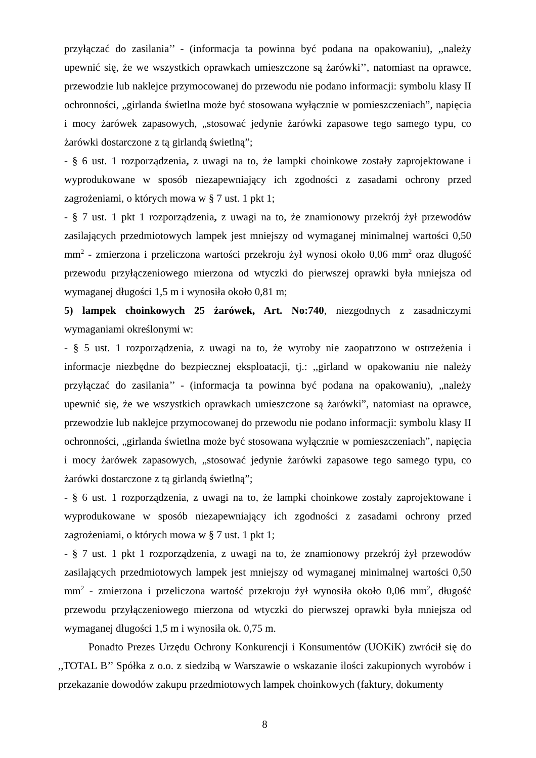przyłączać do zasilania’’ - (informacja ta powinna być podana na opakowaniu), ,,należy upewnić się, że we wszystkich oprawkach umieszczone są żarówki’’, natomiast na oprawce, przewodzie lub naklejce przymocowanej do przewodu nie podano informacji: symbolu klasy II ochronności, „girlanda świetlna może być stosowana wyłącznie w pomieszczeniach”, napięcia i mocy żarówek zapasowych, „stosować jedynie żarówki zapasowe tego samego typu, co żarówki dostarczone z tą girlandą świetlną”;
- § 6 ust. 1 rozporządzenia, z uwagi na to, że lampki choinkowe zostały zaprojektowane i wyprodukowane w sposób niezapewniający ich zgodności z zasadami ochrony przed zagrożeniami, o których mowa w § 7 ust. 1 pkt 1;
- § 7 ust. 1 pkt 1 rozporządzenia, z uwagi na to, że znamionowy przekrój żył przewodów zasilających przedmiotowych lampek jest mniejszy od wymaganej minimalnej wartości 0,50 mm<sup>2</sup> - zmierzona i przeliczona wartości przekroju żył wynosi około 0,06 mm<sup>2</sup> oraz długość przewodu przyłączeniowego mierzona od wtyczki do pierwszej oprawki była mniejsza od wymaganej długości 1,5 m i wynosiła około 0,81 m;
5) lampek choinkowych 25 żarówek, Art. No:740, niezgodnych z zasadniczymi wymaganiami określonymi w:
- § 5 ust. 1 rozporządzenia, z uwagi na to, że wyroby nie zaopatrzono w ostrzeżenia i informacje niezbędne do bezpiecznej eksploatacji, tj.: ,,girland w opakowaniu nie należy przyłączać do zasilania’’ - (informacja ta powinna być podana na opakowaniu), „należy upewnić się, że we wszystkich oprawkach umieszczone są żarówki”, natomiast na oprawce, przewodzie lub naklejce przymocowanej do przewodu nie podano informacji: symbolu klasy II ochronności, „girlanda świetlna może być stosowana wyłącznie w pomieszczeniach”, napięcia i mocy żarówek zapasowych, „stosować jedynie żarówki zapasowe tego samego typu, co żarówki dostarczone z tą girlandą świetlną”;
- § 6 ust. 1 rozporządzenia, z uwagi na to, że lampki choinkowe zostały zaprojektowane i wyprodukowane w sposób niezapewniający ich zgodności z zasadami ochrony przed zagrożeniami, o których mowa w § 7 ust. 1 pkt 1;
- § 7 ust. 1 pkt 1 rozporządzenia, z uwagi na to, że znamionowy przekrój żył przewodów zasilających przedmiotowych lampek jest mniejszy od wymaganej minimalnej wartości 0,50 mm<sup>2</sup> - zmierzona i przeliczona wartość przekroju żył wynosiła około 0,06 mm<sup>2</sup>, długość przewodu przyłączeniowego mierzona od wtyczki do pierwszej oprawki była mniejsza od wymaganej długości 1,5 m i wynosiła ok. 0,75 m.
Ponadto Prezes Urzędu Ochrony Konkurencji i Konsumentów (UOKiK) zwrócił się do ,,TOTAL B’’ Spółka z o.o. z siedzibą w Warszawie o wskazanie ilości zakupionych wyrobów i przekazanie dowodów zakupu przedmiotowych lampek choinkowych (faktury, dokumenty
8